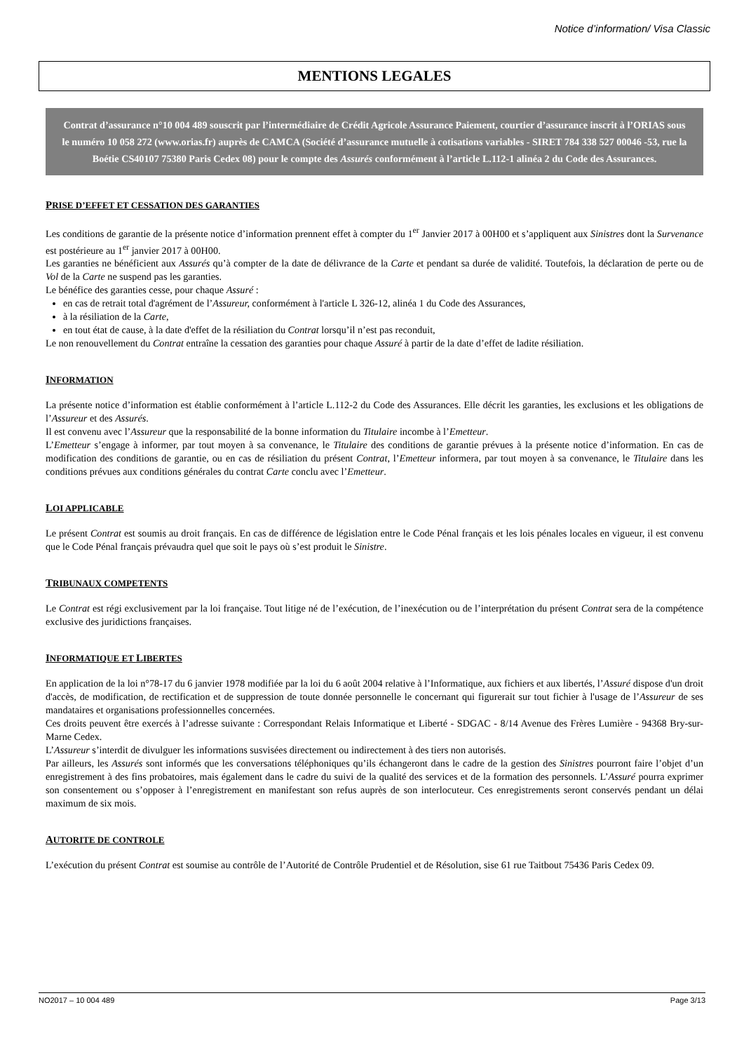Notice d’information/ Visa Classic
MENTIONS LEGALES
Contrat d’assurance n°10 004 489 souscrit par l’intermédiaire de Crédit Agricole Assurance Paiement, courtier d’assurance inscrit à l’ORIAS sous le numéro 10 058 272 (www.orias.fr) auprès de CAMCA (Société d’assurance mutuelle à cotisations variables - SIRET 784 338 527 00046 -53, rue la Boétie CS40107 75380 Paris Cedex 08) pour le compte des Assurés conformément à l’article L.112-1 alinéa 2 du Code des Assurances.
PRISE D’EFFET ET CESSATION DES GARANTIES
Les conditions de garantie de la présente notice d’information prennent effet à compter du 1<sup>er</sup> Janvier 2017 à 00H00 et s’appliquent aux Sinistres dont la Survenance est postérieure au 1<sup>er</sup> janvier 2017 à 00H00.
Les garanties ne bénéficient aux Assurés qu’à compter de la date de délivrance de la Carte et pendant sa durée de validité. Toutefois, la déclaration de perte ou de Vol de la Carte ne suspend pas les garanties.
Le bénéfice des garanties cesse, pour chaque Assuré :
en cas de retrait total d'agrément de l’Assureur, conformément à l'article L 326-12, alinéa 1 du Code des Assurances,
à la résiliation de la Carte,
en tout état de cause, à la date d'effet de la résiliation du Contrat lorsqu’il n’est pas reconduit,
Le non renouvellement du Contrat entraîne la cessation des garanties pour chaque Assuré à partir de la date d’effet de ladite résiliation.
INFORMATION
La présente notice d’information est établie conformément à l’article L.112-2 du Code des Assurances. Elle décrit les garanties, les exclusions et les obligations de l’Assureur et des Assurés.
Il est convenu avec l’Assureur que la responsabilité de la bonne information du Titulaire incombe à l’Emetteur.
L’Emetteur s’engage à informer, par tout moyen à sa convenance, le Titulaire des conditions de garantie prévues à la présente notice d’information. En cas de modification des conditions de garantie, ou en cas de résiliation du présent Contrat, l’Emetteur informera, par tout moyen à sa convenance, le Titulaire dans les conditions prévues aux conditions générales du contrat Carte conclu avec l’Emetteur.
LOI APPLICABLE
Le présent Contrat est soumis au droit français. En cas de différence de législation entre le Code Pénal français et les lois pénales locales en vigueur, il est convenu que le Code Pénal français prévaudra quel que soit le pays où s’est produit le Sinistre.
TRIBUNAUX COMPETENTS
Le Contrat est régi exclusivement par la loi française. Tout litige né de l’exécution, de l’inexécution ou de l’interprétation du présent Contrat sera de la compétence exclusive des juridictions françaises.
INFORMATIQUE ET LIBERTES
En application de la loi n°78-17 du 6 janvier 1978 modifiée par la loi du 6 août 2004 relative à l’Informatique, aux fichiers et aux libertés, l’Assuré dispose d'un droit d'accès, de modification, de rectification et de suppression de toute donnée personnelle le concernant qui figurerait sur tout fichier à l'usage de l’Assureur de ses mandataires et organisations professionnelles concernées.
Ces droits peuvent être exercés à l’adresse suivante : Correspondant Relais Informatique et Liberté - SDGAC - 8/14 Avenue des Frères Lumière - 94368 Bry-sur-Marne Cedex.
L’Assureur s’interdit de divulguer les informations susvisées directement ou indirectement à des tiers non autorisés.
Par ailleurs, les Assurés sont informés que les conversations téléphoniques qu’ils échangeront dans le cadre de la gestion des Sinistres pourront faire l’objet d’un enregistrement à des fins probatoires, mais également dans le cadre du suivi de la qualité des services et de la formation des personnels. L’Assuré pourra exprimer son consentement ou s’opposer à l’enregistrement en manifestant son refus auprès de son interlocuteur. Ces enregistrements seront conservés pendant un délai maximum de six mois.
AUTORITE DE CONTROLE
L’exécution du présent Contrat est soumise au contrôle de l’Autorité de Contrôle Prudentiel et de Résolution, sise 61 rue Taitbout 75436 Paris Cedex 09.
NO2017 – 10 004 489 Page 3/13